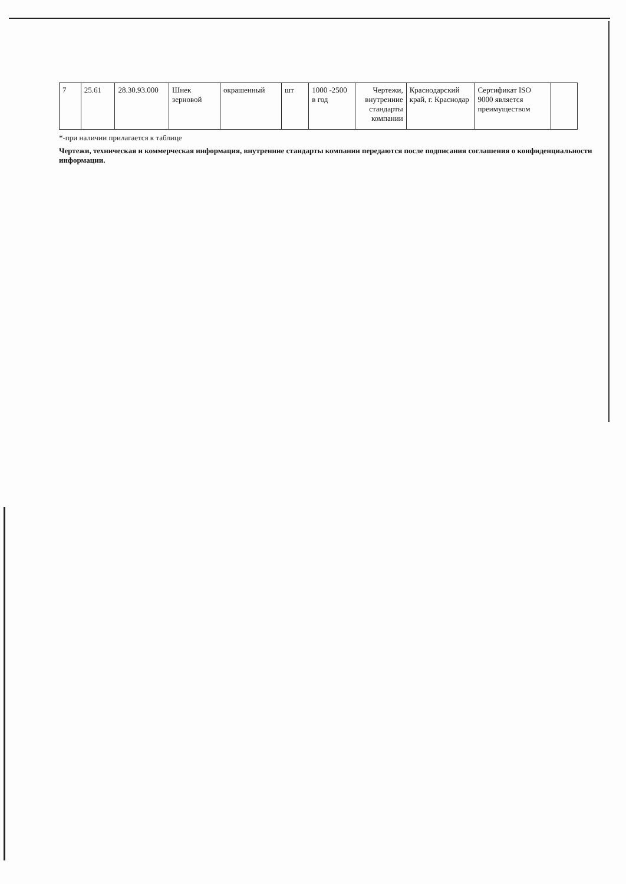| 7 | 25.61 | 28.30.93.000 | Шнек зерновой | окрашенный | шт | 1000 -2500 в год | Чертежи, внутренние стандарты компании | Краснодарский край, г. Краснодар | Сертификат ISO 9000 является преимуществом | |
*-при наличии прилагается к таблице
Чертежи, техническая и коммерческая информация, внутренние стандарты компании передаются после подписания соглашения о конфиденциальности информации.